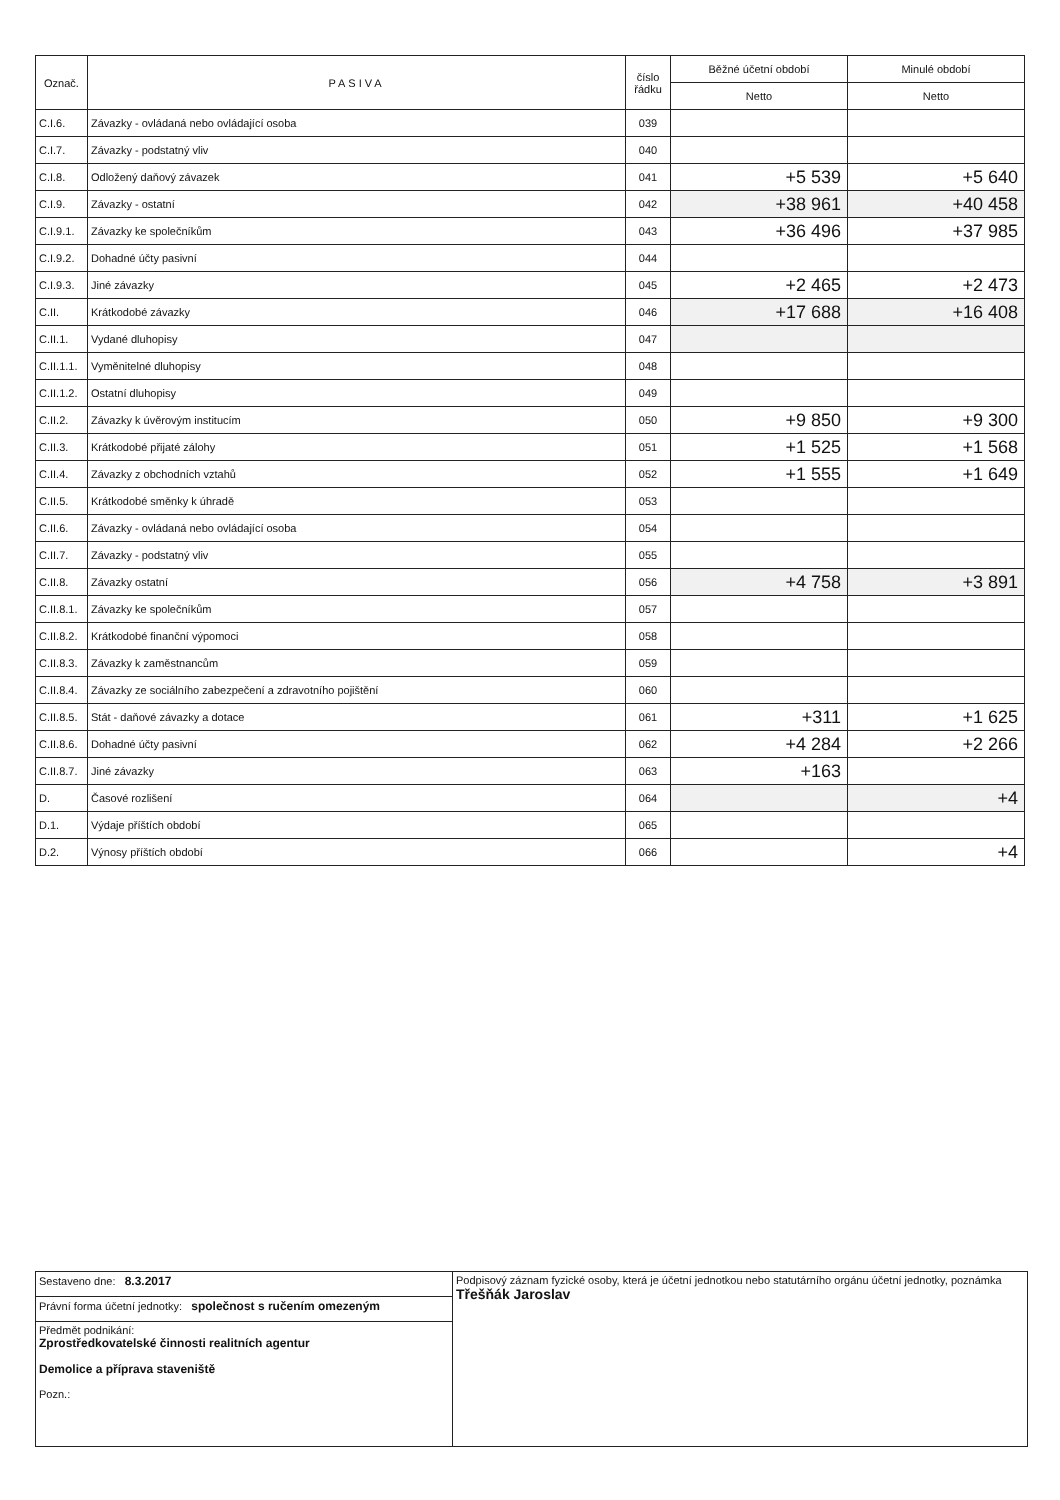| Označ. | PASIVA | číslo řádku | Běžné účetní období | Minulé období |
| --- | --- | --- | --- | --- |
| | | | Netto | Netto |
| C.I.6. | Závazky - ovládaná nebo ovládající osoba | 039 | | |
| C.I.7. | Závazky - podstatný vliv | 040 | | |
| C.I.8. | Odložený daňový závazek | 041 | +5 539 | +5 640 |
| C.I.9. | Závazky - ostatní | 042 | +38 961 | +40 458 |
| C.I.9.1. | Závazky ke společníkům | 043 | +36 496 | +37 985 |
| C.I.9.2. | Dohadné účty pasivní | 044 | | |
| C.I.9.3. | Jiné závazky | 045 | +2 465 | +2 473 |
| C.II. | Krátkodobé závazky | 046 | +17 688 | +16 408 |
| C.II.1. | Vydané dluhopisy | 047 | | |
| C.II.1.1. | Vyměnitelné dluhopisy | 048 | | |
| C.II.1.2. | Ostatní dluhopisy | 049 | | |
| C.II.2. | Závazky k úvěrovým institucím | 050 | +9 850 | +9 300 |
| C.II.3. | Krátkodobé přijaté zálohy | 051 | +1 525 | +1 568 |
| C.II.4. | Závazky z obchodních vztahů | 052 | +1 555 | +1 649 |
| C.II.5. | Krátkodobé směnky k úhradě | 053 | | |
| C.II.6. | Závazky - ovládaná nebo ovládající osoba | 054 | | |
| C.II.7. | Závazky - podstatný vliv | 055 | | |
| C.II.8. | Závazky ostatní | 056 | +4 758 | +3 891 |
| C.II.8.1. | Závazky ke společníkům | 057 | | |
| C.II.8.2. | Krátkodobé finanční výpomoci | 058 | | |
| C.II.8.3. | Závazky k zaměstnancům | 059 | | |
| C.II.8.4. | Závazky ze sociálního zabezpečení a zdravotního pojištění | 060 | | |
| C.II.8.5. | Stát - daňové závazky a dotace | 061 | +311 | +1 625 |
| C.II.8.6. | Dohadné účty pasivní | 062 | +4 284 | +2 266 |
| C.II.8.7. | Jiné závazky | 063 | +163 | |
| D. | Časové rozlišení | 064 | | +4 |
| D.1. | Výdaje příštích období | 065 | | |
| D.2. | Výnosy příštích období | 066 | | +4 |
| Sestaveno dne: 8.3.2017 | Podpisový záznam fyzické osoby, která je účetní jednotkou nebo statutárního orgánu účetní jednotky, poznámka Třešňák Jaroslav |
| Právní forma účetní jednotky: společnost s ručením omezeným | |
| Předmět podnikání: Zprostředkovatelské činnosti realitních agentur Demolice a příprava staveniště Pozn.: | |